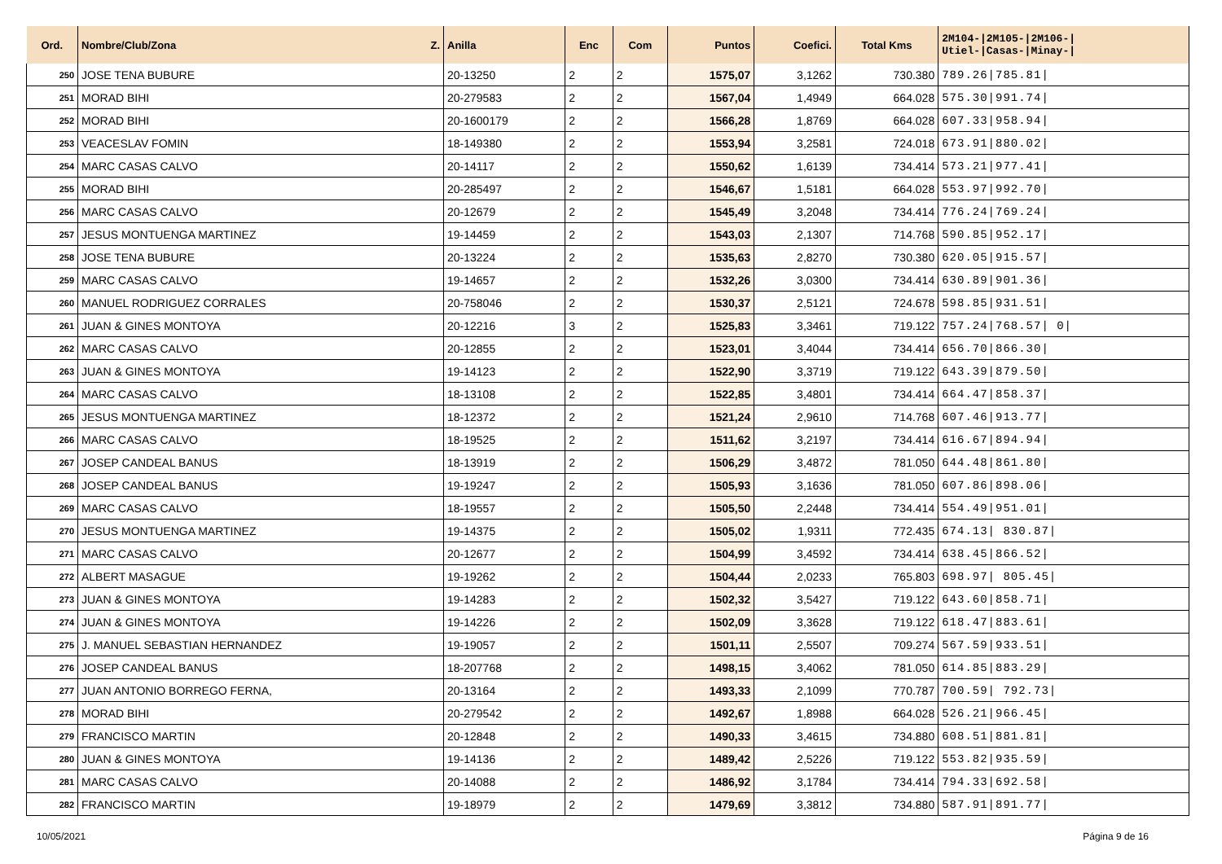| Ord. | Nombre/Club/Zona Z. | Anilla | Enc | Com | Puntos | Coefici. | Total Kms | 2M104-/2M105-/2M106-/ Utiel-/Casas-/Minay-/ |
| --- | --- | --- | --- | --- | --- | --- | --- | --- |
| 250 | JOSE TENA BUBURE | 20-13250 | 2 | 2 | 1575,07 | 3,1262 | 730.380 | 789.26/785.81/ |
| 251 | MORAD BIHI | 20-279583 | 2 | 2 | 1567,04 | 1,4949 | 664.028 | 575.30/991.74/ |
| 252 | MORAD BIHI | 20-1600179 | 2 | 2 | 1566,28 | 1,8769 | 664.028 | 607.33/958.94/ |
| 253 | VEACESLAV FOMIN | 18-149380 | 2 | 2 | 1553,94 | 3,2581 | 724.018 | 673.91/880.02/ |
| 254 | MARC CASAS CALVO | 20-14117 | 2 | 2 | 1550,62 | 1,6139 | 734.414 | 573.21/977.41/ |
| 255 | MORAD BIHI | 20-285497 | 2 | 2 | 1546,67 | 1,5181 | 664.028 | 553.97/992.70/ |
| 256 | MARC CASAS CALVO | 20-12679 | 2 | 2 | 1545,49 | 3,2048 | 734.414 | 776.24/769.24/ |
| 257 | JESUS MONTUENGA MARTINEZ | 19-14459 | 2 | 2 | 1543,03 | 2,1307 | 714.768 | 590.85/952.17/ |
| 258 | JOSE TENA BUBURE | 20-13224 | 2 | 2 | 1535,63 | 2,8270 | 730.380 | 620.05/915.57/ |
| 259 | MARC CASAS CALVO | 19-14657 | 2 | 2 | 1532,26 | 3,0300 | 734.414 | 630.89/901.36/ |
| 260 | MANUEL RODRIGUEZ CORRALES | 20-758046 | 2 | 2 | 1530,37 | 2,5121 | 724.678 | 598.85/931.51/ |
| 261 | JUAN & GINES MONTOYA | 20-12216 | 3 | 2 | 1525,83 | 3,3461 | 719.122 | 757.24/768.57/ 0/ |
| 262 | MARC CASAS CALVO | 20-12855 | 2 | 2 | 1523,01 | 3,4044 | 734.414 | 656.70/866.30/ |
| 263 | JUAN & GINES MONTOYA | 19-14123 | 2 | 2 | 1522,90 | 3,3719 | 719.122 | 643.39/879.50/ |
| 264 | MARC CASAS CALVO | 18-13108 | 2 | 2 | 1522,85 | 3,4801 | 734.414 | 664.47/858.37/ |
| 265 | JESUS MONTUENGA MARTINEZ | 18-12372 | 2 | 2 | 1521,24 | 2,9610 | 714.768 | 607.46/913.77/ |
| 266 | MARC CASAS CALVO | 18-19525 | 2 | 2 | 1511,62 | 3,2197 | 734.414 | 616.67/894.94/ |
| 267 | JOSEP CANDEAL BANUS | 18-13919 | 2 | 2 | 1506,29 | 3,4872 | 781.050 | 644.48/861.80/ |
| 268 | JOSEP CANDEAL BANUS | 19-19247 | 2 | 2 | 1505,93 | 3,1636 | 781.050 | 607.86/898.06/ |
| 269 | MARC CASAS CALVO | 18-19557 | 2 | 2 | 1505,50 | 2,2448 | 734.414 | 554.49/951.01/ |
| 270 | JESUS MONTUENGA MARTINEZ | 19-14375 | 2 | 2 | 1505,02 | 1,9311 | 772.435 | 674.13/ 830.87/ |
| 271 | MARC CASAS CALVO | 20-12677 | 2 | 2 | 1504,99 | 3,4592 | 734.414 | 638.45/866.52/ |
| 272 | ALBERT MASAGUE | 19-19262 | 2 | 2 | 1504,44 | 2,0233 | 765.803 | 698.97/ 805.45/ |
| 273 | JUAN & GINES MONTOYA | 19-14283 | 2 | 2 | 1502,32 | 3,5427 | 719.122 | 643.60/858.71/ |
| 274 | JUAN & GINES MONTOYA | 19-14226 | 2 | 2 | 1502,09 | 3,3628 | 719.122 | 618.47/883.61/ |
| 275 | J. MANUEL SEBASTIAN HERNANDEZ | 19-19057 | 2 | 2 | 1501,11 | 2,5507 | 709.274 | 567.59/933.51/ |
| 276 | JOSEP CANDEAL BANUS | 18-207768 | 2 | 2 | 1498,15 | 3,4062 | 781.050 | 614.85/883.29/ |
| 277 | JUAN ANTONIO BORREGO FERNA, | 20-13164 | 2 | 2 | 1493,33 | 2,1099 | 770.787 | 700.59/ 792.73/ |
| 278 | MORAD BIHI | 20-279542 | 2 | 2 | 1492,67 | 1,8988 | 664.028 | 526.21/966.45/ |
| 279 | FRANCISCO MARTIN | 20-12848 | 2 | 2 | 1490,33 | 3,4615 | 734.880 | 608.51/881.81/ |
| 280 | JUAN & GINES MONTOYA | 19-14136 | 2 | 2 | 1489,42 | 2,5226 | 719.122 | 553.82/935.59/ |
| 281 | MARC CASAS CALVO | 20-14088 | 2 | 2 | 1486,92 | 3,1784 | 734.414 | 794.33/692.58/ |
| 282 | FRANCISCO MARTIN | 19-18979 | 2 | 2 | 1479,69 | 3,3812 | 734.880 | 587.91/891.77/ |
10/05/2021 Página 9 de 16